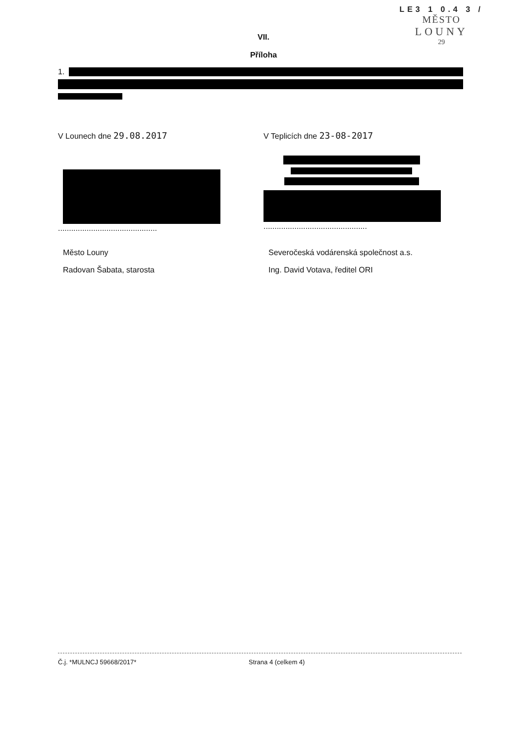LE3 1 0.4 3 /
MĚSTO
LOUNY
29
VII.
Příloha
1.
V Lounech dne 29.08.2017 V Teplicích dne 23-08-2017
............................................. ...............................................
Město Louny
Radovan Šabata, starosta
Severočeská vodárenská společnost a.s.
Ing. David Votava, ředitel ORI
Č.j. *MULNCJ 59668/2017* Strana 4 (celkem 4)